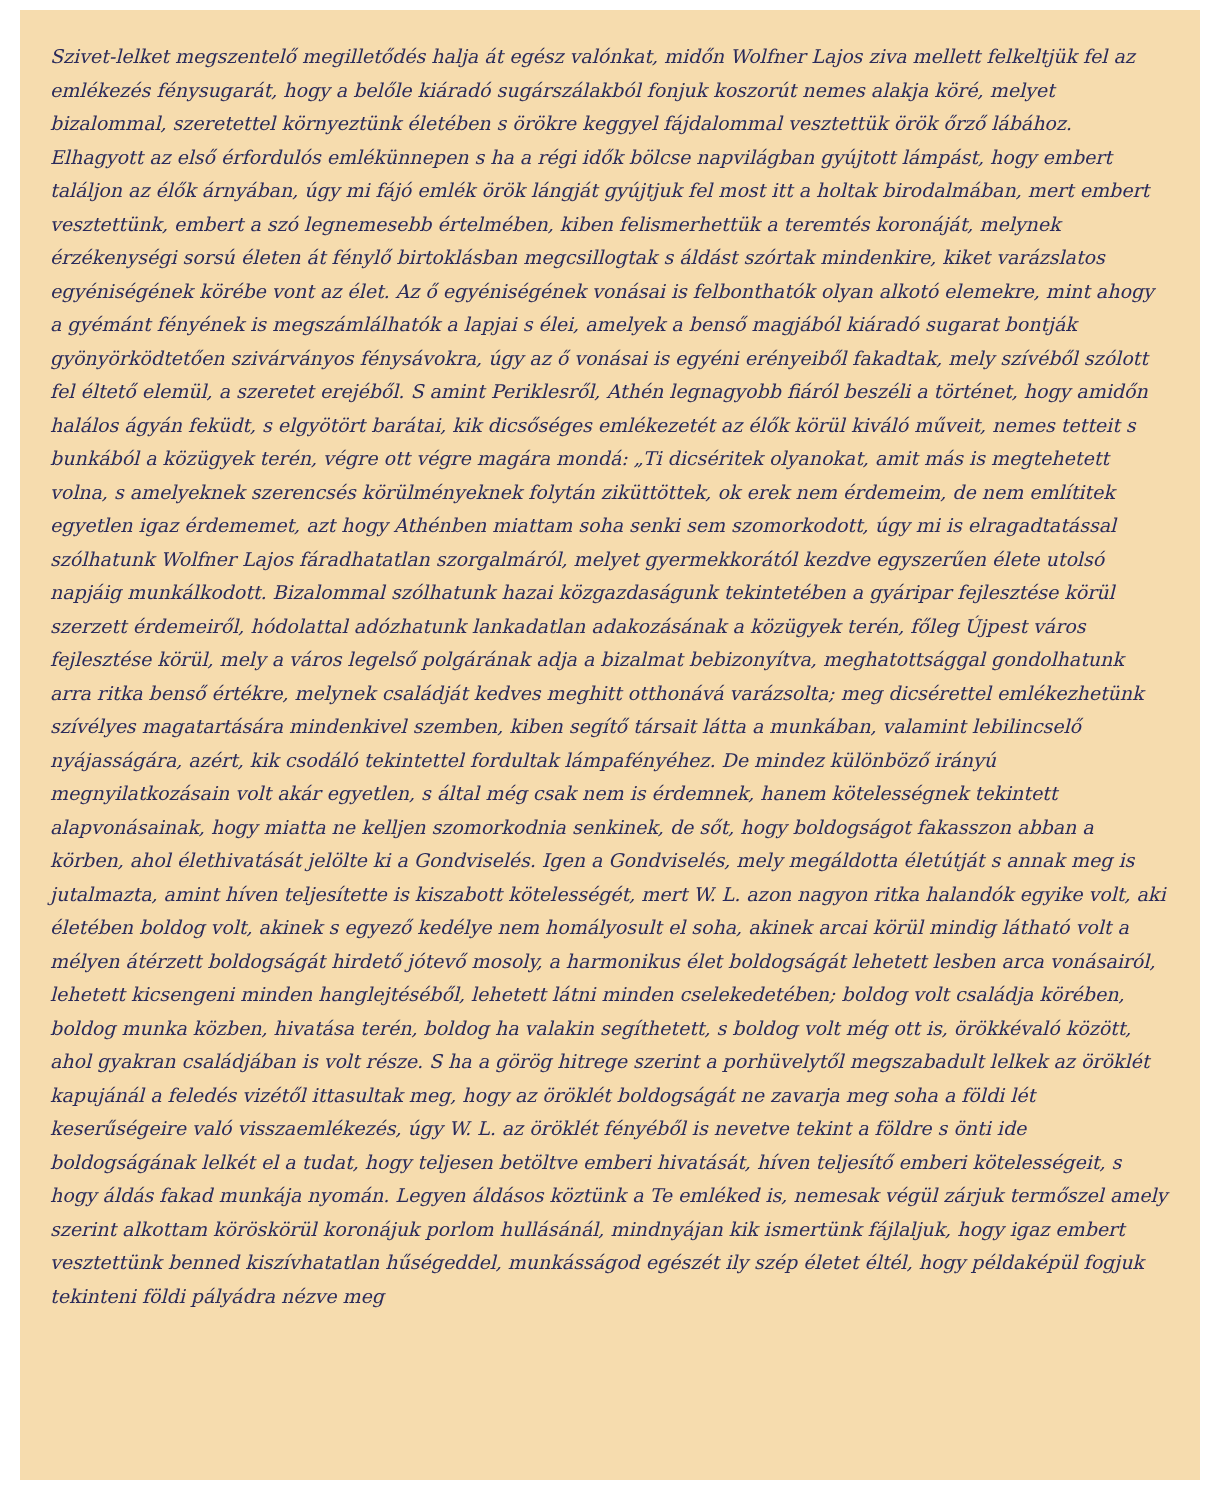Szivet-lelket megszentelő megilletődés halja át egész valónkat, midőn Wolfner Lajos ziva mellett felkeltjük fel az emlékezés fénysugarát, hogy a belőle kiáradó sugárszálakból fonjuk koszorút nemes alakja köré, melyet bizalommal, szeretettel környeztünk életében s örökre keggyel fájdalommal vesztettük örök őrző lábához. Elhagyott az első érfordulós emlékünnepen s ha a régi idők bölcse napvilágban gyújtott lámpást, hogy embert találjon az élők árnyában, úgy mi fájó emlék örök lángját gyújtjuk fel most itt a holtak birodalmában, mert embert vesztettünk, embert a szó legnemesebb értelmében, kiben felismerhettük a teremtés koronáját, melynek érzékenységi sorsú életen át fénylő birtoklásban megcsillogtak s áldást szórtak mindenkire, kiket varázslatos egyéniségének körébe vont az élet. Az ő egyéniségének vonásai is felbonthatók olyan alkotó elemekre, mint ahogy a gyémánt fényének is megszámlálhatók a lapjai s élei, amelyek a benső magjából kiáradó sugarat bontják gyönyörködtetően szivárványos fénysávokra, úgy az ő vonásai is egyéni erényeiből fakadtak, mely szívéből szólott fel éltető elemül, a szeretet erejéből. S amint Periklesről, Athén legnagyobb fiáról beszéli a történet, hogy amidőn halálos ágyán feküdt, s elgyötört barátai, kik dicsőséges emlékezetét az élők körül kiváló műveit, nemes tetteit s bunkából a közügyek terén, végre ott végre magára mondá: „Ti dicséritek olyanokat, amit más is megtehetett volna, s amelyeknek szerencsés körülményeknek folytán ziküttöttek, ok erek nem érdemeim, de nem említitek egyetlen igaz érdememet, azt hogy Athénben miattam soha senki sem szomorkodott, úgy mi is elragadtatással szólhatunk Wolfner Lajos fáradhatatlan szorgalmáról, melyet gyermekkorától kezdve egyszerűen élete utolsó napjáig munkálkodott. Bizalommal szólhatunk hazai közgazdaságunk tekintetében a gyáripar fejlesztése körül szerzett érdemeiről, hódolattal adózhatunk lankadatlan adakozásának a közügyek terén, főleg Újpest város fejlesztése körül, mely a város legelső polgárának adja a bizalmat bebizonyítva, meghatottsággal gondolhatunk arra ritka benső értékre, melynek családját kedves meghitt otthonává varázsolta; meg dicsérettel emlékezhetünk szívélyes magatartására mindenkivel szemben, kiben segítő társait látta a munkában, valamint lebilincselő nyájasságára, azért, kik csodáló tekintettel fordultak lámpafényéhez. De mindez különböző irányú megnyilatkozásain volt akár egyetlen, s által még csak nem is érdemnek, hanem kötelességnek tekintett alapvonásainak, hogy miatta ne kelljen szomorkodnia senkinek, de sőt, hogy boldogságot fakasszon abban a körben, ahol élethivatását jelölte ki a Gondviselés. Igen a Gondviselés, mely megáldotta életútját s annak meg is jutalmazta, amint híven teljesítette is kiszabott kötelességét, mert W. L. azon nagyon ritka halandók egyike volt, aki életében boldog volt, akinek s egyező kedélye nem homályosult el soha, akinek arcai körül mindig látható volt a mélyen átérzett boldogságát hirdető jótevő mosoly, a harmonikus élet boldogságát lehetett lesben arca vonásairól, lehetett kicsengeni minden hanglejtéséből, lehetett látni minden cselekedetében; boldog volt családja körében, boldog munka közben, hivatása terén, boldog ha valakin segíthetett, s boldog volt még ott is, örökkévaló között, ahol gyakran családjában is volt része. S ha a görög hitrege szerint a porhüvelytől megszabadult lelkek az öröklét kapujánál a feledés vizétől ittasultak meg, hogy az öröklét boldogságát ne zavarja meg soha a földi lét keserűségeire való visszaemlékezés, úgy W. L. az öröklét fényéből is nevetve tekint a földre s önti ide boldogságának lelkét el a tudat, hogy teljesen betöltve emberi hivatását, híven teljesítő emberi kötelességeit, s hogy áldás fakad munkája nyomán. Legyen áldásos köztünk a Te emléked is, nemesak végül zárjuk termőszel amely szerint alkottam köröskörül koronájuk porlom hullásánál, mindnyájan kik ismertünk fájlaljuk, hogy igaz embert vesztettünk benned kiszívhatatlan hűségeddel, munkásságod egészét ily szép életet éltél, hogy példaképül fogjuk tekinteni földi pályádra nézve meg